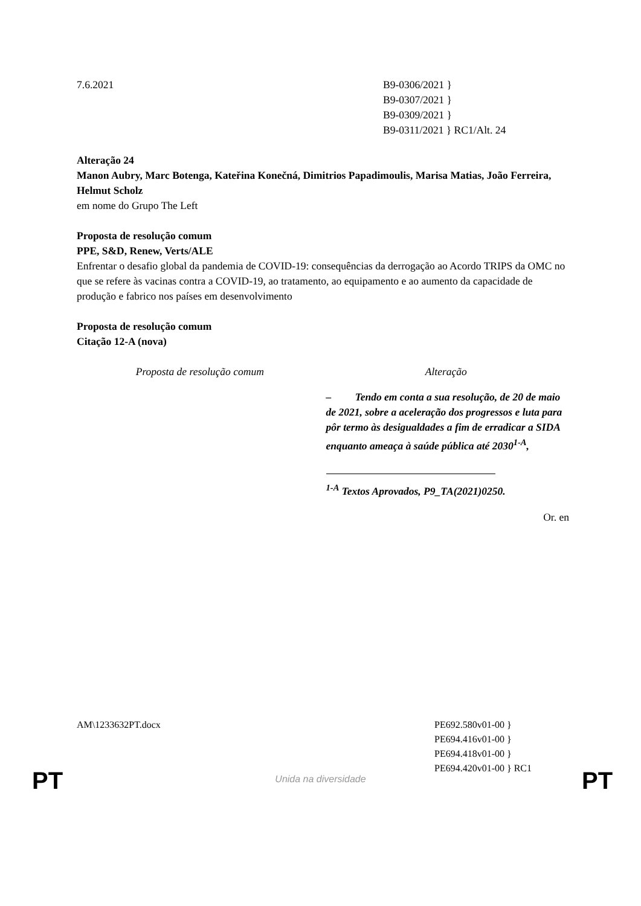7.6.2021 B9-0306/2021 }
B9-0307/2021 }
B9-0309/2021 }
B9-0311/2021 } RC1/Alt. 24
Alteração 24
Manon Aubry, Marc Botenga, Kateřina Konečná, Dimitrios Papadimoulis, Marisa Matias, João Ferreira, Helmut Scholz
em nome do Grupo The Left
Proposta de resolução comum
PPE, S&D, Renew, Verts/ALE
Enfrentar o desafio global da pandemia de COVID-19: consequências da derrogação ao Acordo TRIPS da OMC no que se refere às vacinas contra a COVID-19, ao tratamento, ao equipamento e ao aumento da capacidade de produção e fabrico nos países em desenvolvimento
Proposta de resolução comum
Citação 12-A (nova)
| Proposta de resolução comum | Alteração |
| --- | --- |
| | – Tendo em conta a sua resolução, de 20 de maio de 2021, sobre a aceleração dos progressos e luta para pôr termo às desigualdades a fim de erradicar a SIDA enquanto ameaça à saúde pública até 2030<sup>1-A</sup>, <sup>1-A</sup> Textos Aprovados, P9_TA(2021)0250. |
Or. en
AM\1233632PT.docx PE692.580v01-00 }
PE694.416v01-00 }
PE694.418v01-00 }
PE694.420v01-00 } RC1
PT
Unida na diversidade PT